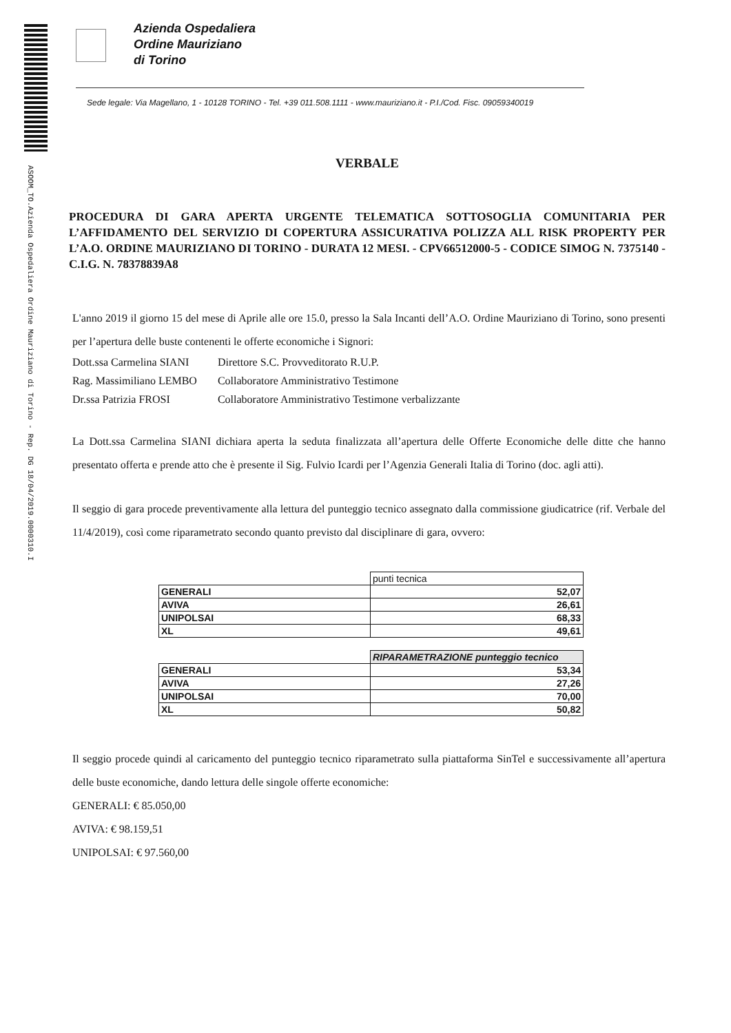ASOOM_TO.Azienda Ospedaliera Ordine Mauriziano di Torino - Rep. DG 18/04/2019.0000310.I
Azienda Ospedaliera
Ordine Mauriziano
di Torino
Sede legale: Via Magellano, 1 - 10128 TORINO - Tel. +39 011.508.1111 - www.mauriziano.it - P.I./Cod. Fisc. 09059340019
VERBALE
PROCEDURA DI GARA APERTA URGENTE TELEMATICA SOTTOSOGLIA COMUNITARIA PER L’AFFIDAMENTO DEL SERVIZIO DI COPERTURA ASSICURATIVA POLIZZA ALL RISK PROPERTY PER L’A.O. ORDINE MAURIZIANO DI TORINO - DURATA 12 MESI. - CPV66512000-5 - CODICE SIMOG N. 7375140 - C.I.G. N. 78378839A8
L'anno 2019 il giorno 15 del mese di Aprile alle ore 15.0, presso la Sala Incanti dell’A.O. Ordine Mauriziano di Torino, sono presenti per l’apertura delle buste contenenti le offerte economiche i Signori:
| Dott.ssa Carmelina SIANI | Direttore S.C. Provveditorato R.U.P. |
| Rag. Massimiliano LEMBO | Collaboratore Amministrativo Testimone |
| Dr.ssa Patrizia FROSI | Collaboratore Amministrativo Testimone verbalizzante |
La Dott.ssa Carmelina SIANI dichiara aperta la seduta finalizzata all’apertura delle Offerte Economiche delle ditte che hanno presentato offerta e prende atto che è presente il Sig. Fulvio Icardi per l’Agenzia Generali Italia di Torino (doc. agli atti).
Il seggio di gara procede preventivamente alla lettura del punteggio tecnico assegnato dalla commissione giudicatrice (rif. Verbale del 11/4/2019), così come riparametrato secondo quanto previsto dal disciplinare di gara, ovvero:
| | punti tecnica |
| GENERALI | 52,07 |
| AVIVA | 26,61 |
| UNIPOLSAI | 68,33 |
| XL | 49,61 |
| | RIPARAMETRAZIONE punteggio tecnico |
| GENERALI | 53,34 |
| AVIVA | 27,26 |
| UNIPOLSAI | 70,00 |
| XL | 50,82 |
Il seggio procede quindi al caricamento del punteggio tecnico riparametrato sulla piattaforma SinTel e successivamente all’apertura delle buste economiche, dando lettura delle singole offerte economiche:
GENERALI: € 85.050,00
AVIVA: € 98.159,51
UNIPOLSAI: € 97.560,00